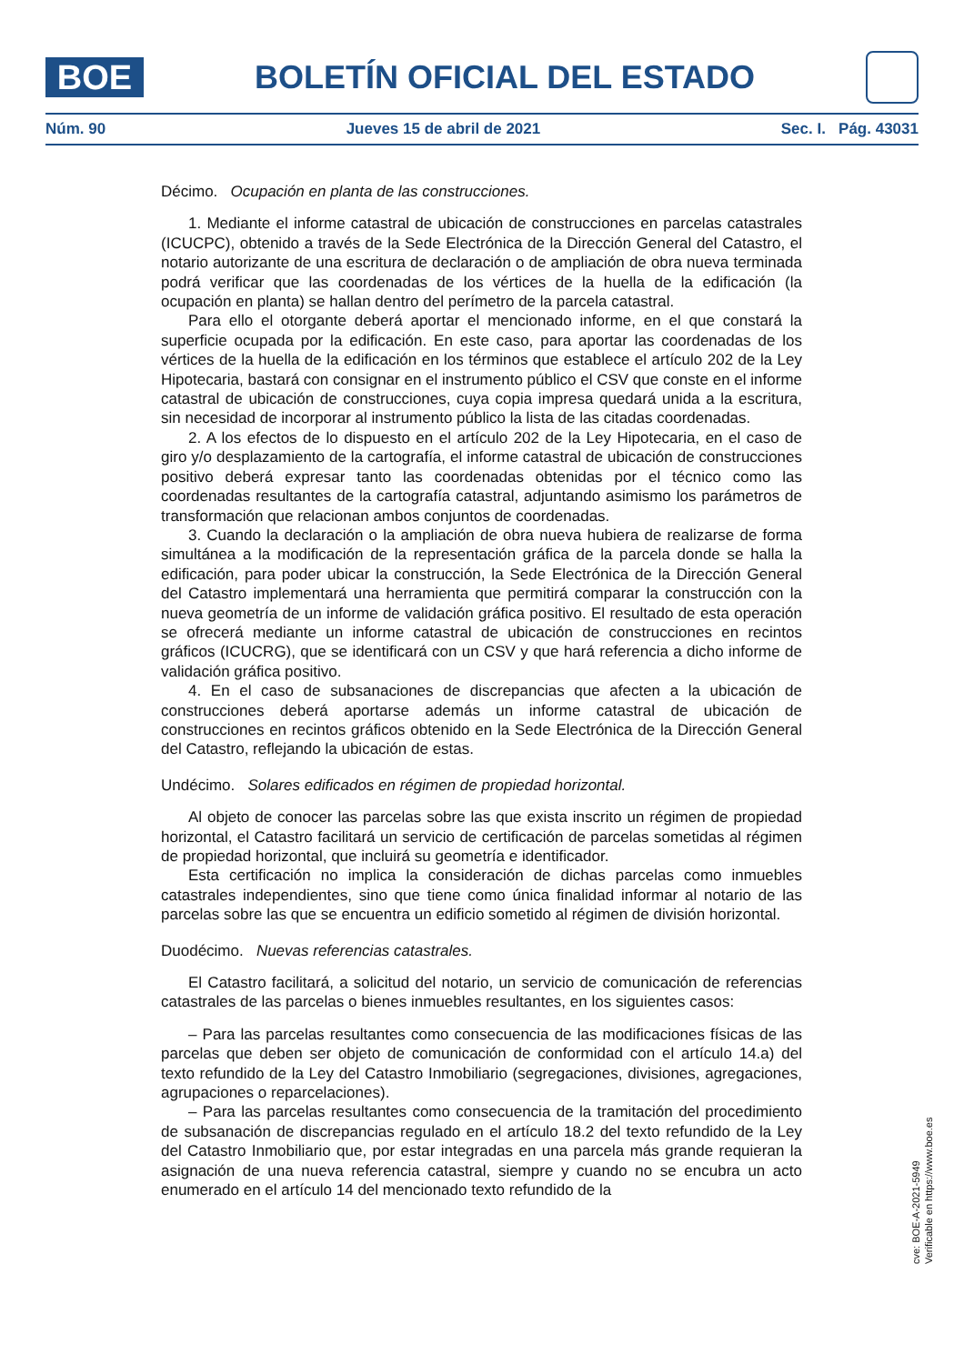BOE
BOLETÍN OFICIAL DEL ESTADO
Núm. 90 Jueves 15 de abril de 2021 Sec. I. Pág. 43031
Décimo. Ocupación en planta de las construcciones.
1. Mediante el informe catastral de ubicación de construcciones en parcelas catastrales (ICUCPC), obtenido a través de la Sede Electrónica de la Dirección General del Catastro, el notario autorizante de una escritura de declaración o de ampliación de obra nueva terminada podrá verificar que las coordenadas de los vértices de la huella de la edificación (la ocupación en planta) se hallan dentro del perímetro de la parcela catastral.
Para ello el otorgante deberá aportar el mencionado informe, en el que constará la superficie ocupada por la edificación. En este caso, para aportar las coordenadas de los vértices de la huella de la edificación en los términos que establece el artículo 202 de la Ley Hipotecaria, bastará con consignar en el instrumento público el CSV que conste en el informe catastral de ubicación de construcciones, cuya copia impresa quedará unida a la escritura, sin necesidad de incorporar al instrumento público la lista de las citadas coordenadas.
2. A los efectos de lo dispuesto en el artículo 202 de la Ley Hipotecaria, en el caso de giro y/o desplazamiento de la cartografía, el informe catastral de ubicación de construcciones positivo deberá expresar tanto las coordenadas obtenidas por el técnico como las coordenadas resultantes de la cartografía catastral, adjuntando asimismo los parámetros de transformación que relacionan ambos conjuntos de coordenadas.
3. Cuando la declaración o la ampliación de obra nueva hubiera de realizarse de forma simultánea a la modificación de la representación gráfica de la parcela donde se halla la edificación, para poder ubicar la construcción, la Sede Electrónica de la Dirección General del Catastro implementará una herramienta que permitirá comparar la construcción con la nueva geometría de un informe de validación gráfica positivo. El resultado de esta operación se ofrecerá mediante un informe catastral de ubicación de construcciones en recintos gráficos (ICUCRG), que se identificará con un CSV y que hará referencia a dicho informe de validación gráfica positivo.
4. En el caso de subsanaciones de discrepancias que afecten a la ubicación de construcciones deberá aportarse además un informe catastral de ubicación de construcciones en recintos gráficos obtenido en la Sede Electrónica de la Dirección General del Catastro, reflejando la ubicación de estas.
Undécimo. Solares edificados en régimen de propiedad horizontal.
Al objeto de conocer las parcelas sobre las que exista inscrito un régimen de propiedad horizontal, el Catastro facilitará un servicio de certificación de parcelas sometidas al régimen de propiedad horizontal, que incluirá su geometría e identificador.
Esta certificación no implica la consideración de dichas parcelas como inmuebles catastrales independientes, sino que tiene como única finalidad informar al notario de las parcelas sobre las que se encuentra un edificio sometido al régimen de división horizontal.
Duodécimo. Nuevas referencias catastrales.
El Catastro facilitará, a solicitud del notario, un servicio de comunicación de referencias catastrales de las parcelas o bienes inmuebles resultantes, en los siguientes casos:
– Para las parcelas resultantes como consecuencia de las modificaciones físicas de las parcelas que deben ser objeto de comunicación de conformidad con el artículo 14.a) del texto refundido de la Ley del Catastro Inmobiliario (segregaciones, divisiones, agregaciones, agrupaciones o reparcelaciones).
– Para las parcelas resultantes como consecuencia de la tramitación del procedimiento de subsanación de discrepancias regulado en el artículo 18.2 del texto refundido de la Ley del Catastro Inmobiliario que, por estar integradas en una parcela más grande requieran la asignación de una nueva referencia catastral, siempre y cuando no se encubra un acto enumerado en el artículo 14 del mencionado texto refundido de la
cve: BOE-A-2021-5949
Verificable en https://www.boe.es